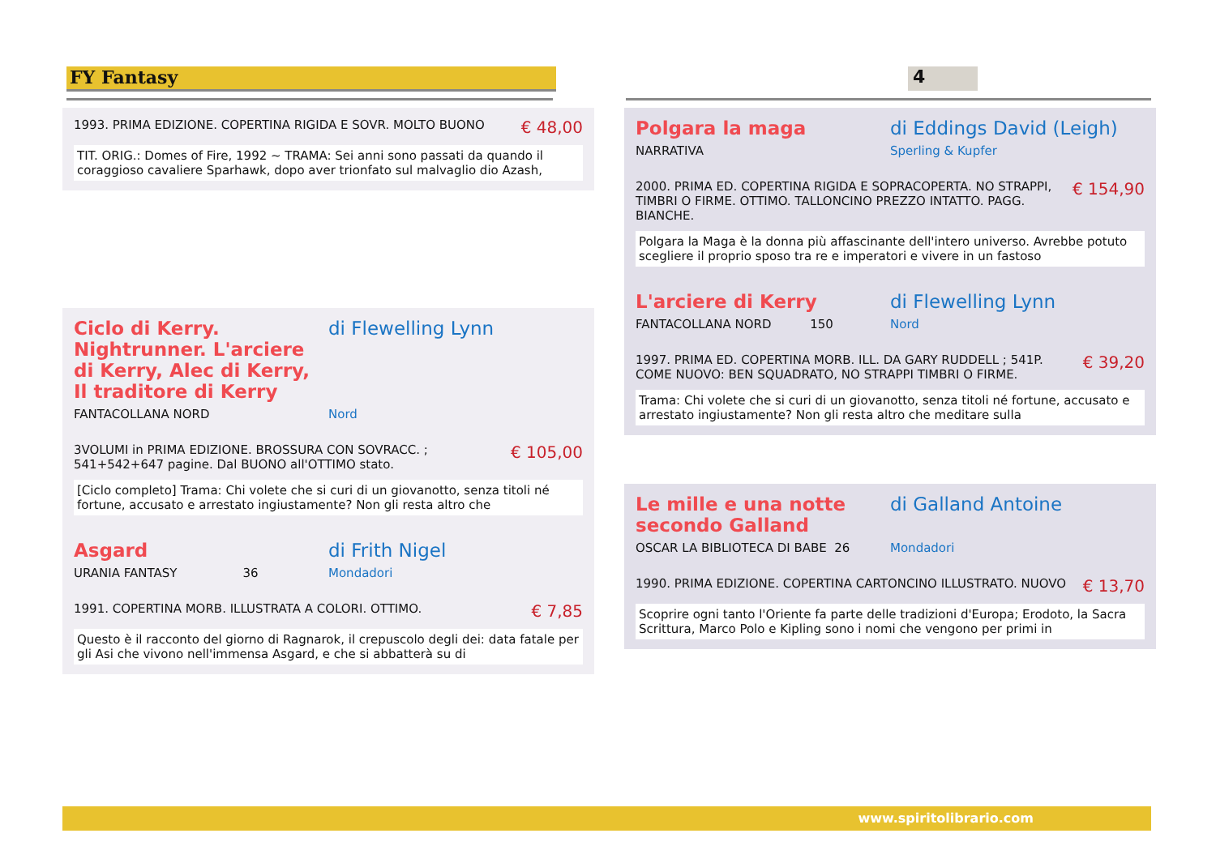FY Fantasy 4
1993. PRIMA EDIZIONE. COPERTINA RIGIDA E SOVR. MOLTO BUONO
€ 48,00
TIT. ORIG.: Domes of Fire, 1992 ~ TRAMA: Sei anni sono passati da quando il coraggioso cavaliere Sparhawk, dopo aver trionfato sul malvaglio dio Azash,
Ciclo di Kerry. Nightrunner. L'arciere di Kerry, Alec di Kerry, Il traditore di Kerry
di Flewelling Lynn
FANTACOLLANA NORD Nord
3VOLUMI in PRIMA EDIZIONE. BROSSURA CON SOVRACC. ; 541+542+647 pagine. Dal BUONO all'OTTIMO stato.
€ 105,00
[Ciclo completo] Trama: Chi volete che si curi di un giovanotto, senza titoli né fortune, accusato e arrestato ingiustamente? Non gli resta altro che
Asgard di Frith Nigel
URANIA FANTASY 36
Mondadori
1991. COPERTINA MORB. ILLUSTRATA A COLORI. OTTIMO.
€ 7,85
Questo è il racconto del giorno di Ragnarok, il crepuscolo degli dei: data fatale per gli Asi che vivono nell'immensa Asgard, e che si abbatterà su di
Polgara la maga di Eddings David (Leigh)
NARRATIVA Sperling & Kupfer
2000. PRIMA ED. COPERTINA RIGIDA E SOPRACOPERTA. NO STRAPPI, TIMBRI O FIRME. OTTIMO. TALLONCINO PREZZO INTATTO. PAGG. BIANCHE.
€ 154,90
Polgara la Maga è la donna più affascinante dell'intero universo. Avrebbe potuto scegliere il proprio sposo tra re e imperatori e vivere in un fastoso
L'arciere di Kerry di Flewelling Lynn
FANTACOLLANA NORD 150 Nord
1997. PRIMA ED. COPERTINA MORB. ILL. DA GARY RUDDELL ; 541P. COME NUOVO: BEN SQUADRATO, NO STRAPPI TIMBRI O FIRME.
€ 39,20
Trama: Chi volete che si curi di un giovanotto, senza titoli né fortune, accusato e arrestato ingiustamente? Non gli resta altro che meditare sulla
Le mille e una notte secondo Galland
di Galland Antoine
OSCAR LA BIBLIOTECA DI BABE 26
Mondadori
1990. PRIMA EDIZIONE. COPERTINA CARTONCINO ILLUSTRATO. NUOVO
€ 13,70
Scoprire ogni tanto l'Oriente fa parte delle tradizioni d'Europa; Erodoto, la Sacra Scrittura, Marco Polo e Kipling sono i nomi che vengono per primi in
www.spiritolibrario.com